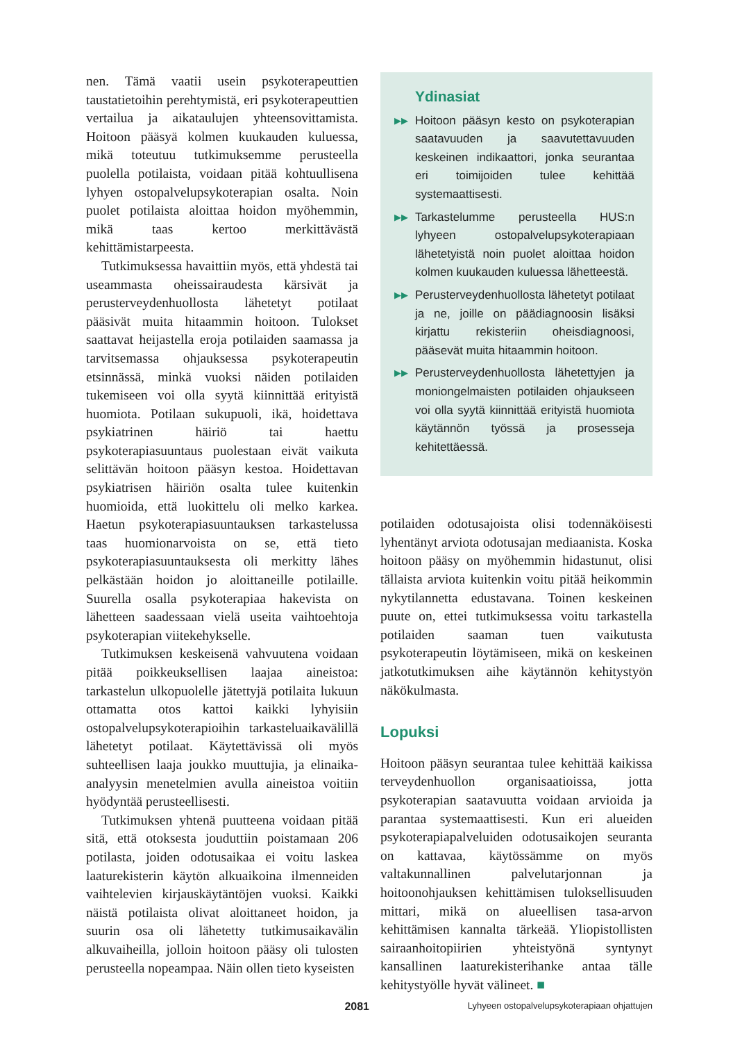nen. Tämä vaatii usein psykoterapeuttien taustatietoihin perehtymistä, eri psykoterapeuttien vertailua ja aikataulujen yhteensovittamista. Hoitoon pääsyä kolmen kuukauden kuluessa, mikä toteutuu tutkimuksemme perusteella puolella potilaista, voidaan pitää kohtuullisena lyhyen ostopalvelupsykoterapian osalta. Noin puolet potilaista aloittaa hoidon myöhemmin, mikä taas kertoo merkittävästä kehittämistarpeesta.
Tutkimuksessa havaittiin myös, että yhdestä tai useammasta oheissairaudesta kärsivät ja perusterveydenhuollosta lähetetyt potilaat pääsivät muita hitaammin hoitoon. Tulokset saattavat heijastella eroja potilaiden saamassa ja tarvitsemassa ohjauksessa psykoterapeutin etsinnässä, minkä vuoksi näiden potilaiden tukemiseen voi olla syytä kiinnittää erityistä huomiota. Potilaan sukupuoli, ikä, hoidettava psykiatrinen häiriö tai haettu psykoterapiasuuntaus puolestaan eivät vaikuta selittävän hoitoon pääsyn kestoa. Hoidettavan psykiatrisen häiriön osalta tulee kuitenkin huomioida, että luokittelu oli melko karkea. Haetun psykoterapiasuuntauksen tarkastelussa taas huomionarvoista on se, että tieto psykoterapiasuuntauksesta oli merkitty lähes pelkästään hoidon jo aloittaneille potilaille. Suurella osalla psykoterapiaa hakevista on lähetteen saadessaan vielä useita vaihtoehtoja psykoterapian viitekehykselle.
Tutkimuksen keskeisenä vahvuutena voidaan pitää poikkeuksellisen laajaa aineistoa: tarkastelun ulkopuolelle jätettyjä potilaita lukuun ottamatta otos kattoi kaikki lyhyisiin ostopalvelupsykoterapioihin tarkasteluaikavälillä lähetetyt potilaat. Käytettävissä oli myös suhteellisen laaja joukko muuttujia, ja elinaika-analyysin menetelmien avulla aineistoa voitiin hyödyntää perusteellisesti.
Tutkimuksen yhtenä puutteena voidaan pitää sitä, että otoksesta jouduttiin poistamaan 206 potilasta, joiden odotusaikaa ei voitu laskea laaturekisterin käytön alkuaikoina ilmenneiden vaihtelevien kirjauskäytäntöjen vuoksi. Kaikki näistä potilaista olivat aloittaneet hoidon, ja suurin osa oli lähetetty tutkimusaikavälin alkuvaiheilla, jolloin hoitoon pääsy oli tulosten perusteella nopeampaa. Näin ollen tieto kyseisten
Ydinasiat
▶▶ Hoitoon pääsyn kesto on psykoterapian saatavuuden ja saavutettavuuden keskeinen indikaattori, jonka seurantaa eri toimijoiden tulee kehittää systemaattisesti.
▶▶ Tarkastelumme perusteella HUS:n lyhyeen ostopalvelupsykoterapiaan lähetetyistä noin puolet aloittaa hoidon kolmen kuukauden kuluessa lähetteestä.
▶▶ Perusterveydenhuollosta lähetetyt potilaat ja ne, joille on päädiagnoosin lisäksi kirjattu rekisteriin oheisdiagnoosi, pääsevät muita hitaammin hoitoon.
▶▶ Perusterveydenhuollosta lähetettyjen ja moniongelmaisten potilaiden ohjaukseen voi olla syytä kiinnittää erityistä huomiota käytännön työssä ja prosesseja kehitettäessä.
potilaiden odotusajoista olisi todennäköisesti lyhentänyt arviota odotusajan mediaanista. Koska hoitoon pääsy on myöhemmin hidastunut, olisi tällaista arviota kuitenkin voitu pitää heikommin nykytilannetta edustavana. Toinen keskeinen puute on, ettei tutkimuksessa voitu tarkastella potilaiden saaman tuen vaikutusta psykoterapeutin löytämiseen, mikä on keskeinen jatkotutkimuksen aihe käytännön kehitystyön näkökulmasta.
Lopuksi
Hoitoon pääsyn seurantaa tulee kehittää kaikissa terveydenhuollon organisaatioissa, jotta psykoterapian saatavuutta voidaan arvioida ja parantaa systemaattisesti. Kun eri alueiden psykoterapiapalveluiden odotusaikojen seuranta on kattavaa, käytössämme on myös valtakunnallinen palvelutarjonnan ja hoitoonohjauksen kehittämisen tuloksellisuuden mittari, mikä on alueellisen tasa-arvon kehittämisen kannalta tärkeää. Yliopistollisten sairaanhoitopiirien yhteistyönä syntynyt kansallinen laaturekisterihanke antaa tälle kehitystyölle hyvät välineet. ■
2081 Lyhyeen ostopalvelupsykoterapiaan ohjattujen